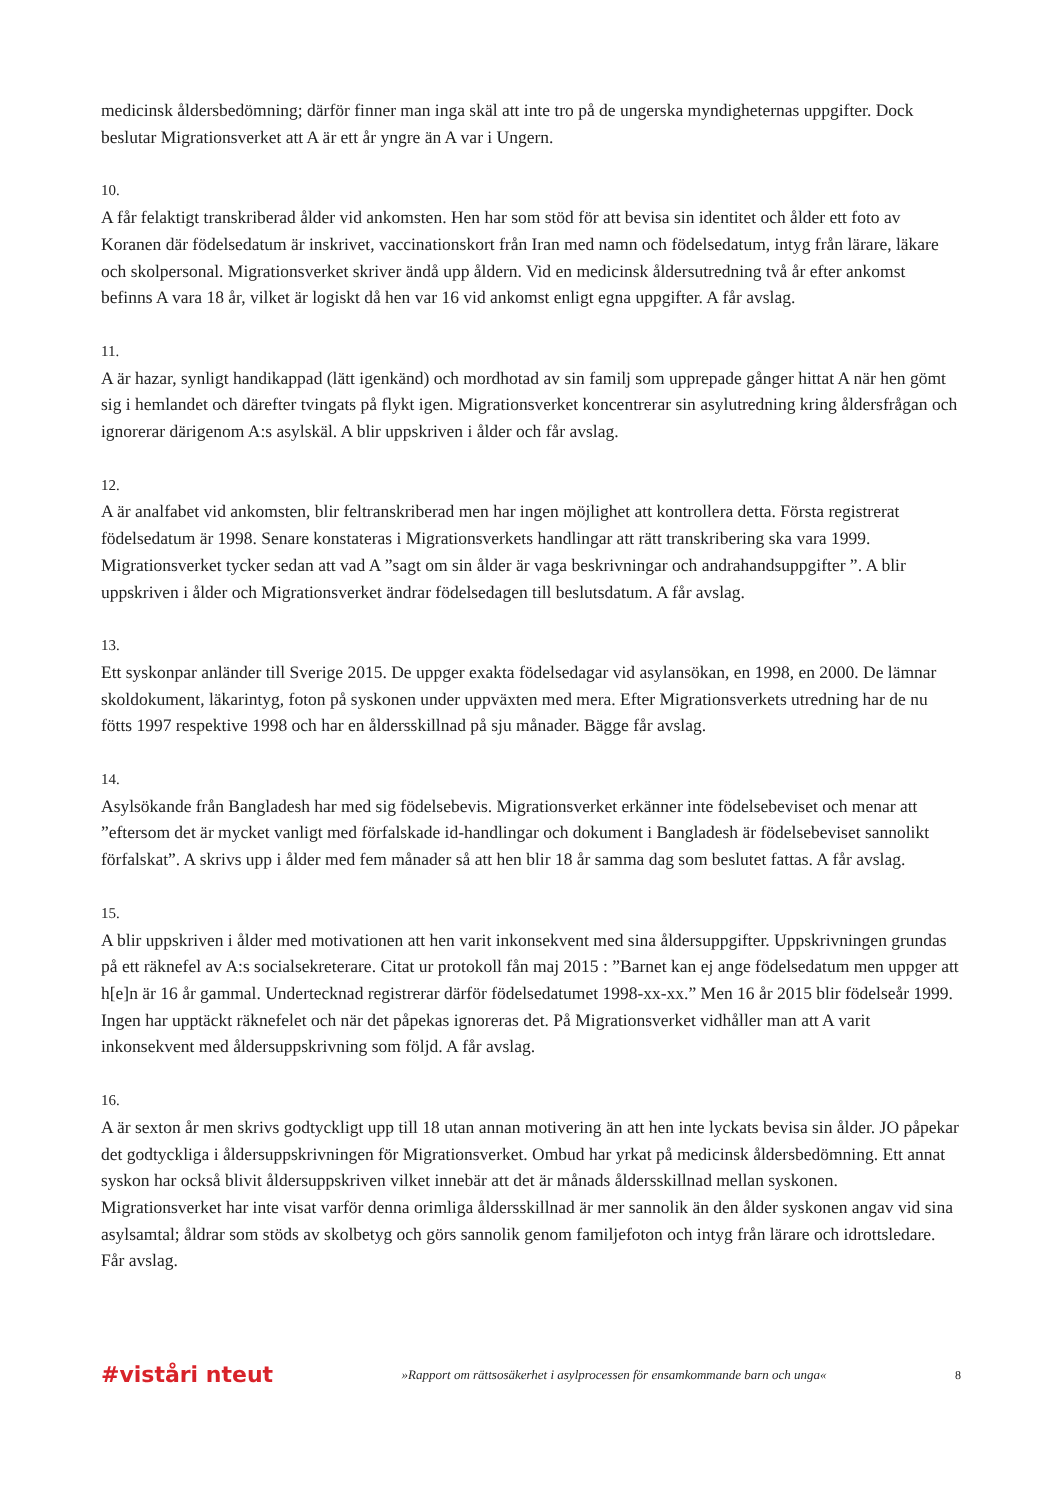medicinsk åldersbedömning; därför finner man inga skäl att inte tro på de ungerska myndigheternas uppgifter. Dock beslutar Migrationsverket att A är ett år yngre än A var i Ungern.
10.
A får felaktigt transkriberad ålder vid ankomsten. Hen har som stöd för att bevisa sin identitet och ålder ett foto av Koranen där födelsedatum är inskrivet, vaccinationskort från Iran med namn och födelsedatum, intyg från lärare, läkare och skolpersonal. Migrationsverket skriver ändå upp åldern. Vid en medicinsk åldersutredning två år efter ankomst befinns A vara 18 år, vilket är logiskt då hen var 16 vid ankomst enligt egna uppgifter. A får avslag.
11.
A är hazar, synligt handikappad (lätt igenkänd) och mordhotad av sin familj som upprepade gånger hittat A när hen gömt sig i hemlandet och därefter tvingats på flykt igen. Migrationsverket koncentrerar sin asylutredning kring åldersfrågan och ignorerar därigenom A:s asylskäl. A blir uppskriven i ålder och får avslag.
12.
A är analfabet vid ankomsten, blir feltranskriberad men har ingen möjlighet att kontrollera detta. Första registrerat födelsedatum är 1998. Senare konstateras i Migrationsverkets handlingar att rätt transkribering ska vara 1999. Migrationsverket tycker sedan att vad A ”sagt om sin ålder är vaga beskrivningar och andrahandsuppgifter ”. A blir uppskriven i ålder och Migrationsverket ändrar födelsedagen till beslutsdatum. A får avslag.
13.
Ett syskonpar anländer till Sverige 2015. De uppger exakta födelsedagar vid asylansökan, en 1998, en 2000. De lämnar skoldokument, läkarintyg, foton på syskonen under uppväxten med mera. Efter Migrationsverkets utredning har de nu fötts 1997 respektive 1998 och har en åldersskillnad på sju månader. Bägge får avslag.
14.
Asylsökande från Bangladesh har med sig födelsebevis. Migrationsverket erkänner inte födelsebeviset och menar att ”eftersom det är mycket vanligt med förfalskade id-handlingar och dokument i Bangladesh är födelsebeviset sannolikt förfalskat”. A skrivs upp i ålder med fem månader så att hen blir 18 år samma dag som beslutet fattas. A får avslag.
15.
A blir uppskriven i ålder med motivationen att hen varit inkonsekvent med sina åldersuppgifter. Uppskrivningen grundas på ett räknefel av A:s socialsekreterare. Citat ur protokoll fån maj 2015 : ”Barnet kan ej ange födelsedatum men uppger att h[e]n är 16 år gammal. Undertecknad registrerar därför födelsedatumet 1998-xx-xx.” Men 16 år 2015 blir födelseår 1999. Ingen har upptäckt räknefelet och när det påpekas ignoreras det. På Migrationsverket vidhåller man att A varit inkonsekvent med åldersuppskrivning som följd. A får avslag.
16.
A är sexton år men skrivs godtyckligt upp till 18 utan annan motivering än att hen inte lyckats bevisa sin ålder. JO påpekar det godtyckliga i åldersuppskrivningen för Migrationsverket. Ombud har yrkat på medicinsk åldersbedömning. Ett annat syskon har också blivit åldersuppskriven vilket innebär att det är månads åldersskillnad mellan syskonen. Migrationsverket har inte visat varför denna orimliga åldersskillnad är mer sannolik än den ålder syskonen angav vid sina asylsamtal; åldrar som stöds av skolbetyg och görs sannolik genom familjefoton och intyg från lärare och idrottsledare. Får avslag.
#viståri nteut »Rapport om rättsosäkerhet i asylprocessen för ensamkommande barn och unga« 8